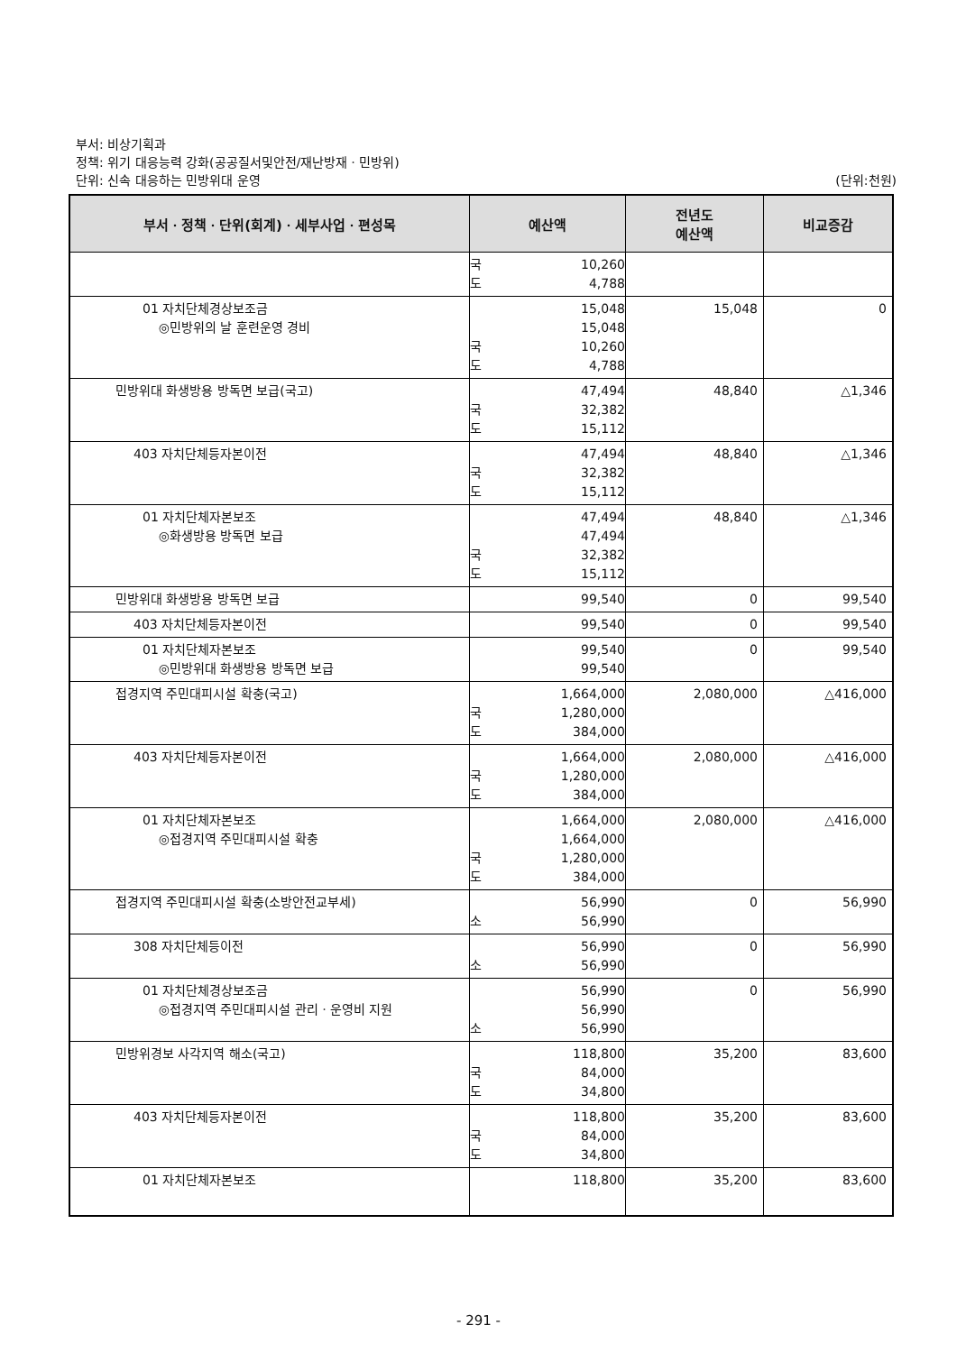부서: 비상기획과
정책: 위기 대응능력 강화(공공질서및안전/재난방재ㆍ민방위)
단위: 신속 대응하는 민방위대 운영 (단위:천원)
| 부서ㆍ정책ㆍ단위(회계)ㆍ세부사업ㆍ편성목 | 예산액 | 전년도 예산액 | 비교증감 |
| --- | --- | --- | --- |
| | 국 10,260 도 4,788 | | |
| 01 자치단체경상보조금 ◎민방위의 날 훈련운영 경비 | 15,048 15,048 국 10,260 도 4,788 | 15,048 | 0 |
| 민방위대 화생방용 방독면 보급(국고) | 47,494 국 32,382 도 15,112 | 48,840 | △1,346 |
| 403 자치단체등자본이전 | 47,494 국 32,382 도 15,112 | 48,840 | △1,346 |
| 01 자치단체자본보조 ◎화생방용 방독면 보급 | 47,494 47,494 국 32,382 도 15,112 | 48,840 | △1,346 |
| 민방위대 화생방용 방독면 보급 | 99,540 | 0 | 99,540 |
| 403 자치단체등자본이전 | 99,540 | 0 | 99,540 |
| 01 자치단체자본보조 ◎민방위대 화생방용 방독면 보급 | 99,540 99,540 | 0 | 99,540 |
| 접경지역 주민대피시설 확충(국고) | 1,664,000 국 1,280,000 도 384,000 | 2,080,000 | △416,000 |
| 403 자치단체등자본이전 | 1,664,000 국 1,280,000 도 384,000 | 2,080,000 | △416,000 |
| 01 자치단체자본보조 ◎접경지역 주민대피시설 확충 | 1,664,000 1,664,000 국 1,280,000 도 384,000 | 2,080,000 | △416,000 |
| 접경지역 주민대피시설 확충(소방안전교부세) | 56,990 소 56,990 | 0 | 56,990 |
| 308 자치단체등이전 | 56,990 소 56,990 | 0 | 56,990 |
| 01 자치단체경상보조금 ◎접경지역 주민대피시설 관리ㆍ운영비 지원 | 56,990 56,990 소 56,990 | 0 | 56,990 |
| 민방위경보 사각지역 해소(국고) | 118,800 국 84,000 도 34,800 | 35,200 | 83,600 |
| 403 자치단체등자본이전 | 118,800 국 84,000 도 34,800 | 35,200 | 83,600 |
| 01 자치단체자본보조 | 118,800 | 35,200 | 83,600 |
- 291 -